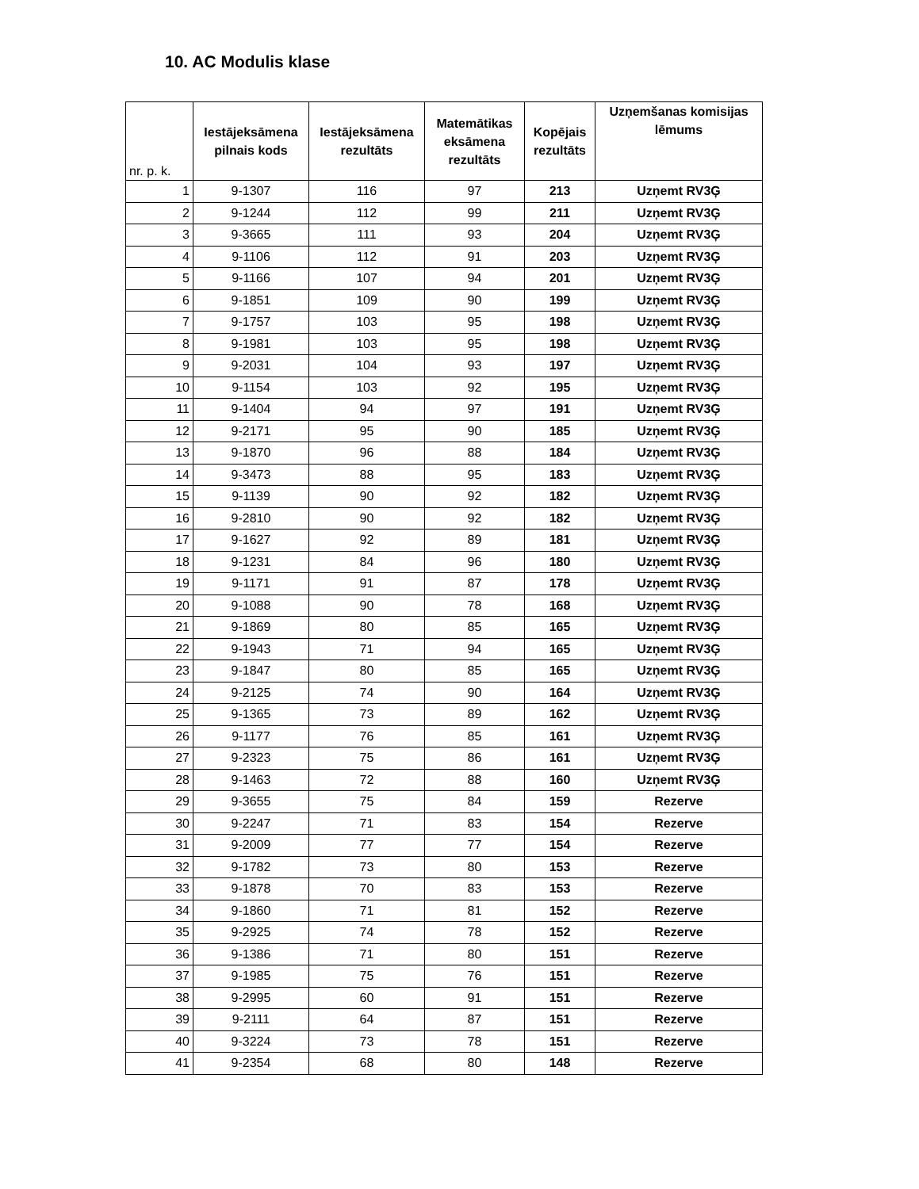10. AC Modulis klase
| nr. p. k. | Iestājeksāmena pilnais kods | Iestājeksāmena rezultāts | Matemātikas eksāmena rezultāts | Kopējais rezultāts | Uzņemšanas komisijas lēmums |
| --- | --- | --- | --- | --- | --- |
| 1 | 9-1307 | 116 | 97 | 213 | Uzņemt RV3Ģ |
| 2 | 9-1244 | 112 | 99 | 211 | Uzņemt RV3Ģ |
| 3 | 9-3665 | 111 | 93 | 204 | Uzņemt RV3Ģ |
| 4 | 9-1106 | 112 | 91 | 203 | Uzņemt RV3Ģ |
| 5 | 9-1166 | 107 | 94 | 201 | Uzņemt RV3Ģ |
| 6 | 9-1851 | 109 | 90 | 199 | Uzņemt RV3Ģ |
| 7 | 9-1757 | 103 | 95 | 198 | Uzņemt RV3Ģ |
| 8 | 9-1981 | 103 | 95 | 198 | Uzņemt RV3Ģ |
| 9 | 9-2031 | 104 | 93 | 197 | Uzņemt RV3Ģ |
| 10 | 9-1154 | 103 | 92 | 195 | Uzņemt RV3Ģ |
| 11 | 9-1404 | 94 | 97 | 191 | Uzņemt RV3Ģ |
| 12 | 9-2171 | 95 | 90 | 185 | Uzņemt RV3Ģ |
| 13 | 9-1870 | 96 | 88 | 184 | Uzņemt RV3Ģ |
| 14 | 9-3473 | 88 | 95 | 183 | Uzņemt RV3Ģ |
| 15 | 9-1139 | 90 | 92 | 182 | Uzņemt RV3Ģ |
| 16 | 9-2810 | 90 | 92 | 182 | Uzņemt RV3Ģ |
| 17 | 9-1627 | 92 | 89 | 181 | Uzņemt RV3Ģ |
| 18 | 9-1231 | 84 | 96 | 180 | Uzņemt RV3Ģ |
| 19 | 9-1171 | 91 | 87 | 178 | Uzņemt RV3Ģ |
| 20 | 9-1088 | 90 | 78 | 168 | Uzņemt RV3Ģ |
| 21 | 9-1869 | 80 | 85 | 165 | Uzņemt RV3Ģ |
| 22 | 9-1943 | 71 | 94 | 165 | Uzņemt RV3Ģ |
| 23 | 9-1847 | 80 | 85 | 165 | Uzņemt RV3Ģ |
| 24 | 9-2125 | 74 | 90 | 164 | Uzņemt RV3Ģ |
| 25 | 9-1365 | 73 | 89 | 162 | Uzņemt RV3Ģ |
| 26 | 9-1177 | 76 | 85 | 161 | Uzņemt RV3Ģ |
| 27 | 9-2323 | 75 | 86 | 161 | Uzņemt RV3Ģ |
| 28 | 9-1463 | 72 | 88 | 160 | Uzņemt RV3Ģ |
| 29 | 9-3655 | 75 | 84 | 159 | Rezerve |
| 30 | 9-2247 | 71 | 83 | 154 | Rezerve |
| 31 | 9-2009 | 77 | 77 | 154 | Rezerve |
| 32 | 9-1782 | 73 | 80 | 153 | Rezerve |
| 33 | 9-1878 | 70 | 83 | 153 | Rezerve |
| 34 | 9-1860 | 71 | 81 | 152 | Rezerve |
| 35 | 9-2925 | 74 | 78 | 152 | Rezerve |
| 36 | 9-1386 | 71 | 80 | 151 | Rezerve |
| 37 | 9-1985 | 75 | 76 | 151 | Rezerve |
| 38 | 9-2995 | 60 | 91 | 151 | Rezerve |
| 39 | 9-2111 | 64 | 87 | 151 | Rezerve |
| 40 | 9-3224 | 73 | 78 | 151 | Rezerve |
| 41 | 9-2354 | 68 | 80 | 148 | Rezerve |